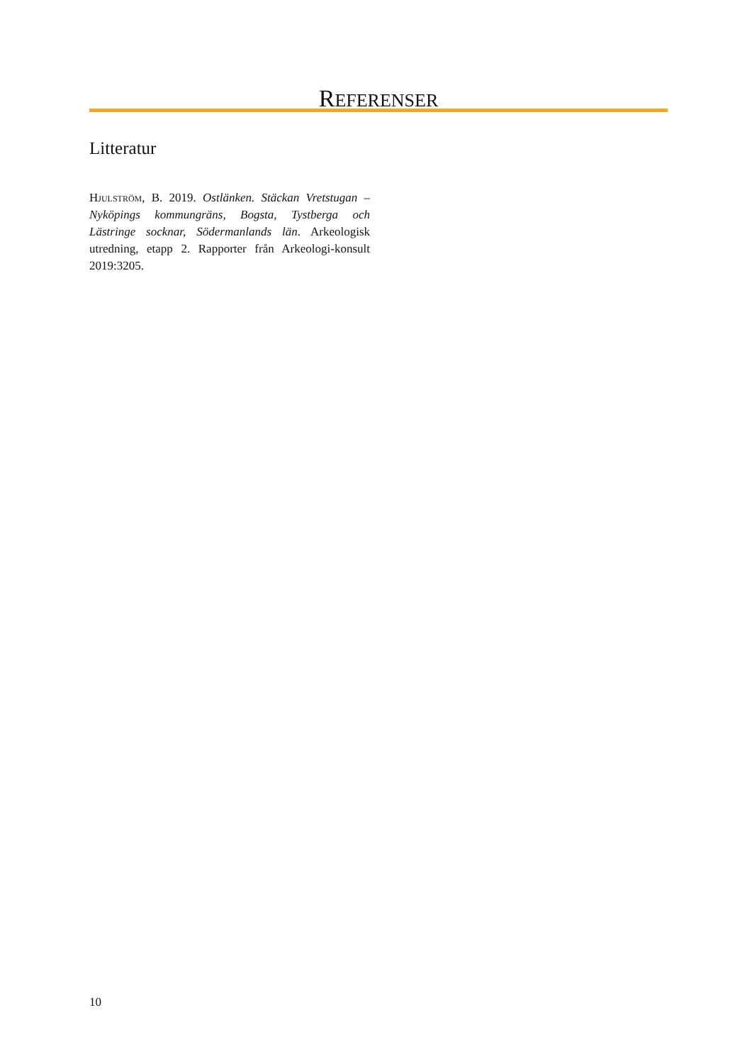REFERENSER
Litteratur
Hjulström, B. 2019. Ostlänken. Stäckan Vretstugan – Nyköpings kommungräns, Bogsta, Tystberga och Lästringe socknar, Södermanlands län. Arkeologisk utredning, etapp 2. Rapporter från Arkeologi-konsult 2019:3205.
10